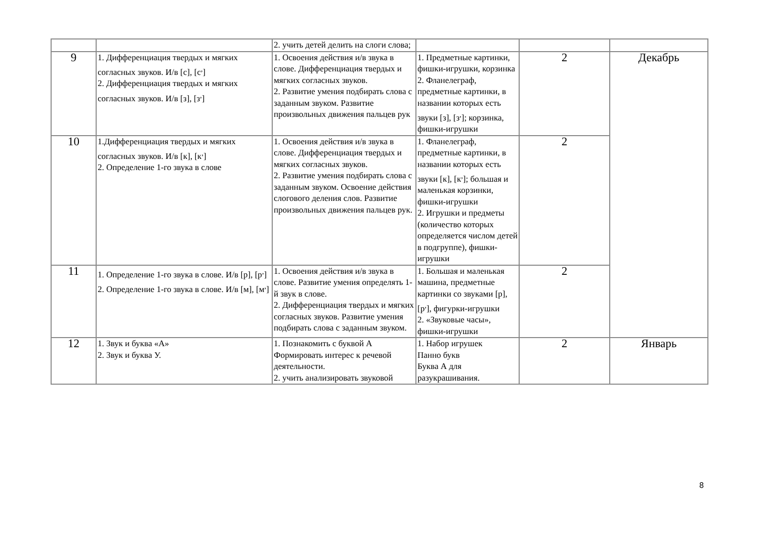| | | 2. учить детей делить на слоги слова; | | | |
| 9 | 1. Дифференциация твердых и мягких согласных звуков. И/в [с], [с<sup>,</sup>] 2. Дифференциация твердых и мягких согласных звуков. И/в [з], [з<sup>,</sup>] | 1. Освоения действия и/в звука в слове. Дифференциация твердых и мягких согласных звуков. 2. Развитие умения подбирать слова с заданным звуком. Развитие произвольных движения пальцев рук | 1. Предметные картинки, фишки-игрушки, корзинка 2. Фланелеграф, предметные картинки, в названии которых есть звуки [з], [з<sup>,</sup>]; корзинка, фишки-игрушки | 2 | Декабрь |
| 10 | 1.Дифференциация твердых и мягких согласных звуков. И/в [к], [к<sup>,</sup>] 2. Определение 1-го звука в слове | 1. Освоения действия и/в звука в слове. Дифференциация твердых и мягких согласных звуков. 2. Развитие умения подбирать слова с заданным звуком. Освоение действия слогового деления слов. Развитие произвольных движения пальцев рук. | 1. Фланелеграф, предметные картинки, в названии которых есть звуки [к], [к<sup>,</sup>]; большая и маленькая корзинки, фишки-игрушки 2. Игрушки и предметы (количество которых определяется числом детей в подгруппе), фишки-игрушки | 2 | |
| 11 | 1. Определение 1-го звука в слове. И/в [р], [р<sup>,</sup>] 2. Определение 1-го звука в слове. И/в [м], [м<sup>,</sup>] | 1. Освоения действия и/в звука в слове. Развитие умения определять 1-й звук в слове. 2. Дифференциация твердых и мягких согласных звуков. Развитие умения подбирать слова с заданным звуком. | 1. Большая и маленькая машина, предметные картинки со звуками [р], [р<sup>,</sup>], фигурки-игрушки 2. «Звуковые часы», фишки-игрушки | 2 | |
| 12 | 1. Звук и буква «А» 2. Звук и буква У. | 1. Познакомить с буквой А Формировать интерес к речевой деятельности. 2. учить анализировать звуковой | 1. Набор игрушек Панно букв Буква А для разукрашивания. | 2 | Январь |
8